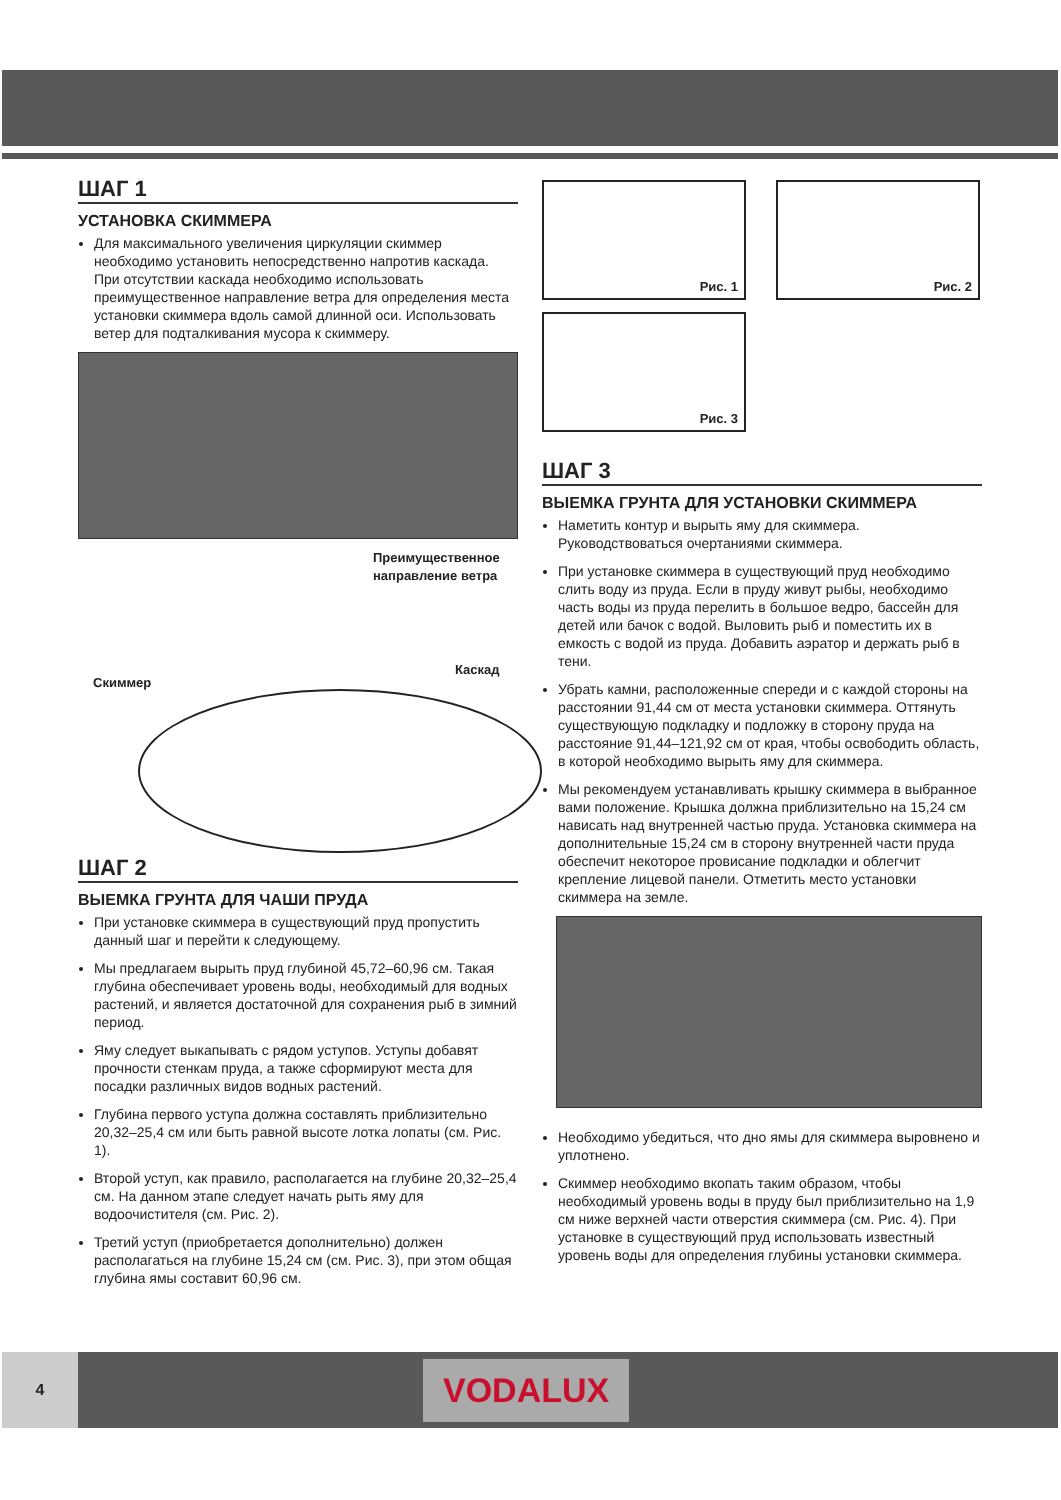ШАГ 1
УСТАНОВКА СКИММЕРА
Для максимального увеличения циркуляции скиммер необходимо установить непосредственно напротив каскада. При отсутствии каскада необходимо использовать преимущественное направление ветра для определения места установки скиммера вдоль самой длинной оси. Использовать ветер для подталкивания мусора к скиммеру.
Преимущественное
направление ветра
Скиммер
Каскад
ШАГ 2
ВЫЕМКА ГРУНТА ДЛЯ ЧАШИ ПРУДА
При установке скиммера в существующий пруд пропустить данный шаг и перейти к следующему.
Мы предлагаем вырыть пруд глубиной 45,72–60,96 см. Такая глубина обеспечивает уровень воды, необходимый для водных растений, и является достаточной для сохранения рыб в зимний период.
Яму следует выкапывать с рядом уступов. Уступы добавят прочности стенкам пруда, а также сформируют места для посадки различных видов водных растений.
Глубина первого уступа должна составлять приблизительно 20,32–25,4 см или быть равной высоте лотка лопаты (см. Рис. 1).
Второй уступ, как правило, располагается на глубине 20,32–25,4 см. На данном этапе следует начать рыть яму для водоочистителя (см. Рис. 2).
Третий уступ (приобретается дополнительно) должен располагаться на глубине 15,24 см (см. Рис. 3), при этом общая глубина ямы составит 60,96 см.
Рис. 1
Рис. 2
Рис. 3
ШАГ 3
ВЫЕМКА ГРУНТА ДЛЯ УСТАНОВКИ СКИММЕРА
Наметить контур и вырыть яму для скиммера. Руководствоваться очертаниями скиммера.
При установке скиммера в существующий пруд необходимо слить воду из пруда. Если в пруду живут рыбы, необходимо часть воды из пруда перелить в большое ведро, бассейн для детей или бачок с водой. Выловить рыб и поместить их в емкость с водой из пруда. Добавить аэратор и держать рыб в тени.
Убрать камни, расположенные спереди и с каждой стороны на расстоянии 91,44 см от места установки скиммера. Оттянуть существующую подкладку и подложку в сторону пруда на расстояние 91,44–121,92 см от края, чтобы освободить область, в которой необходимо вырыть яму для скиммера.
Мы рекомендуем устанавливать крышку скиммера в выбранное вами положение. Крышка должна приблизительно на 15,24 см нависать над внутренней частью пруда. Установка скиммера на дополнительные 15,24 см в сторону внутренней части пруда обеспечит некоторое провисание подкладки и облегчит крепление лицевой панели. Отметить место установки скиммера на земле.
Необходимо убедиться, что дно ямы для скиммера выровнено и уплотнено.
Скиммер необходимо вкопать таким образом, чтобы необходимый уровень воды в пруду был приблизительно на 1,9 см ниже верхней части отверстия скиммера (см. Рис. 4). При установке в существующий пруд использовать известный уровень воды для определения глубины установки скиммера.
4
VODALUX